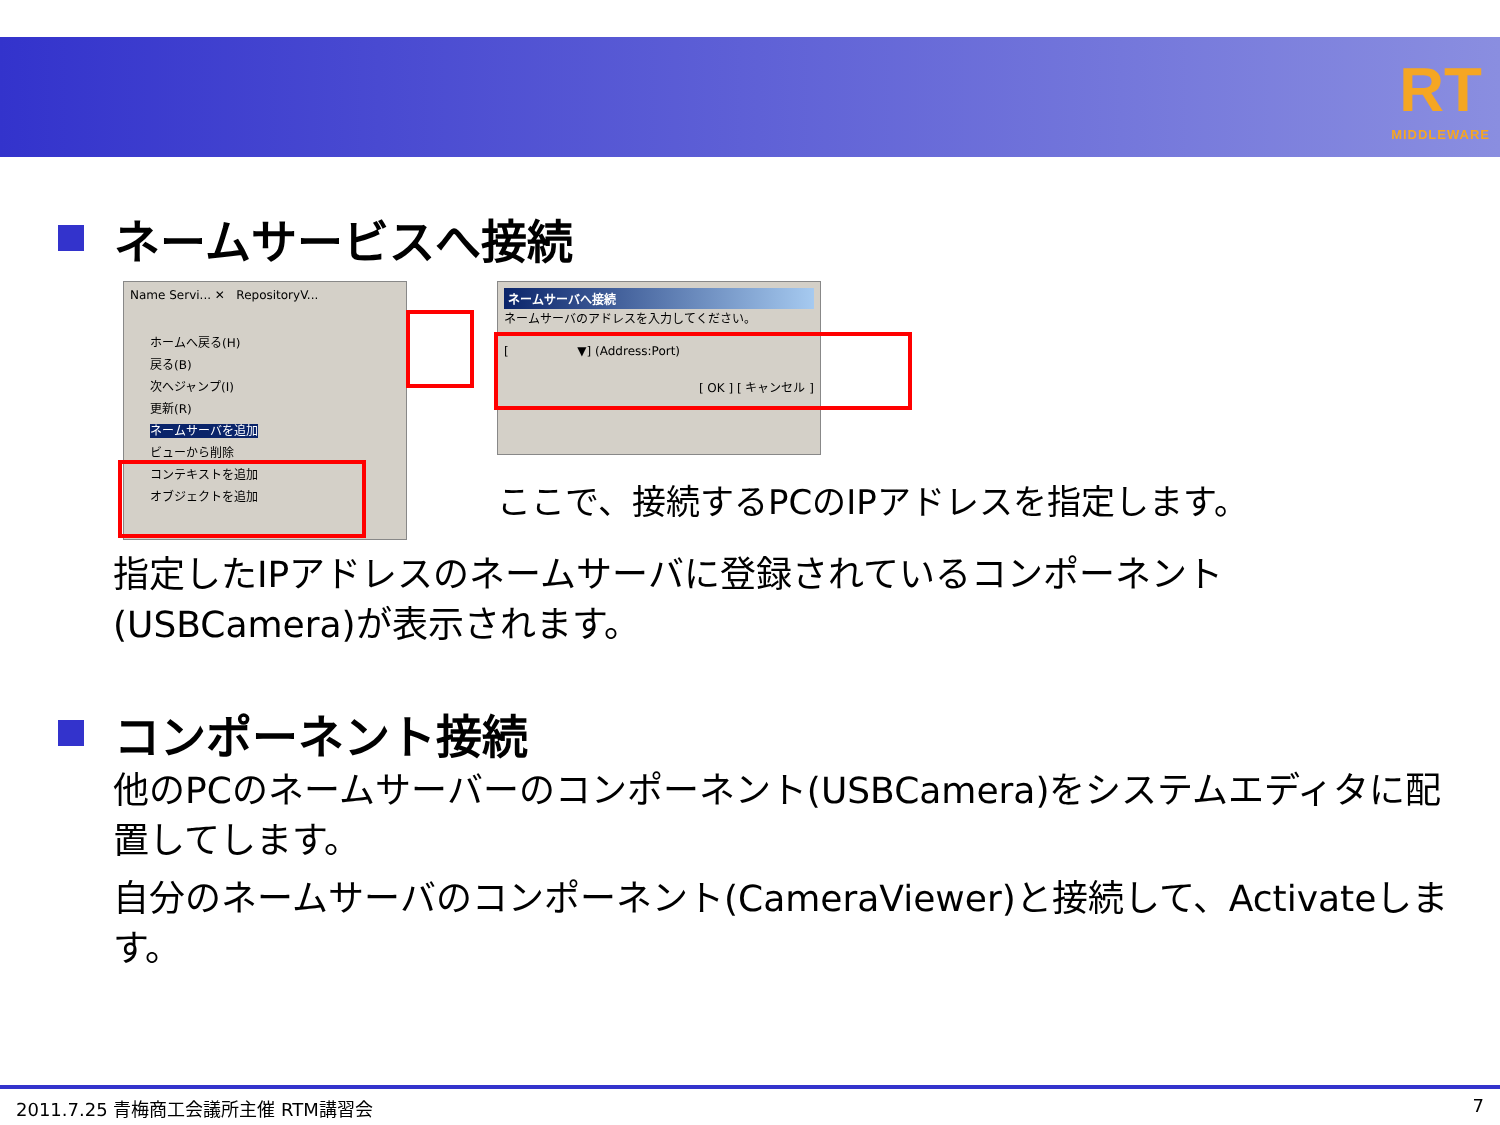RT
MIDDLEWARE
ネームサービスへ接続
Name Servi... ✕ RepositoryV...
ホームへ戻る(H)
戻る(B)
次へジャンプ(I)
更新(R)
ネームサーバを追加
ビューから削除
コンテキストを追加
オブジェクトを追加
ネームサーバへ接続
ネームサーバのアドレスを入力してください。
[ ▼] (Address:Port)
[ OK ] [ キャンセル ]
ここで、接続するPCのIPアドレスを指定します。
指定したIPアドレスのネームサーバに登録されているコンポーネント(USBCamera)が表示されます。
コンポーネント接続
他のPCのネームサーバーのコンポーネント(USBCamera)をシステムエディタに配置してします。
自分のネームサーバのコンポーネント(CameraViewer)と接続して、Activateします。
2011.7.25 青梅商工会議所主催 RTM講習会 7